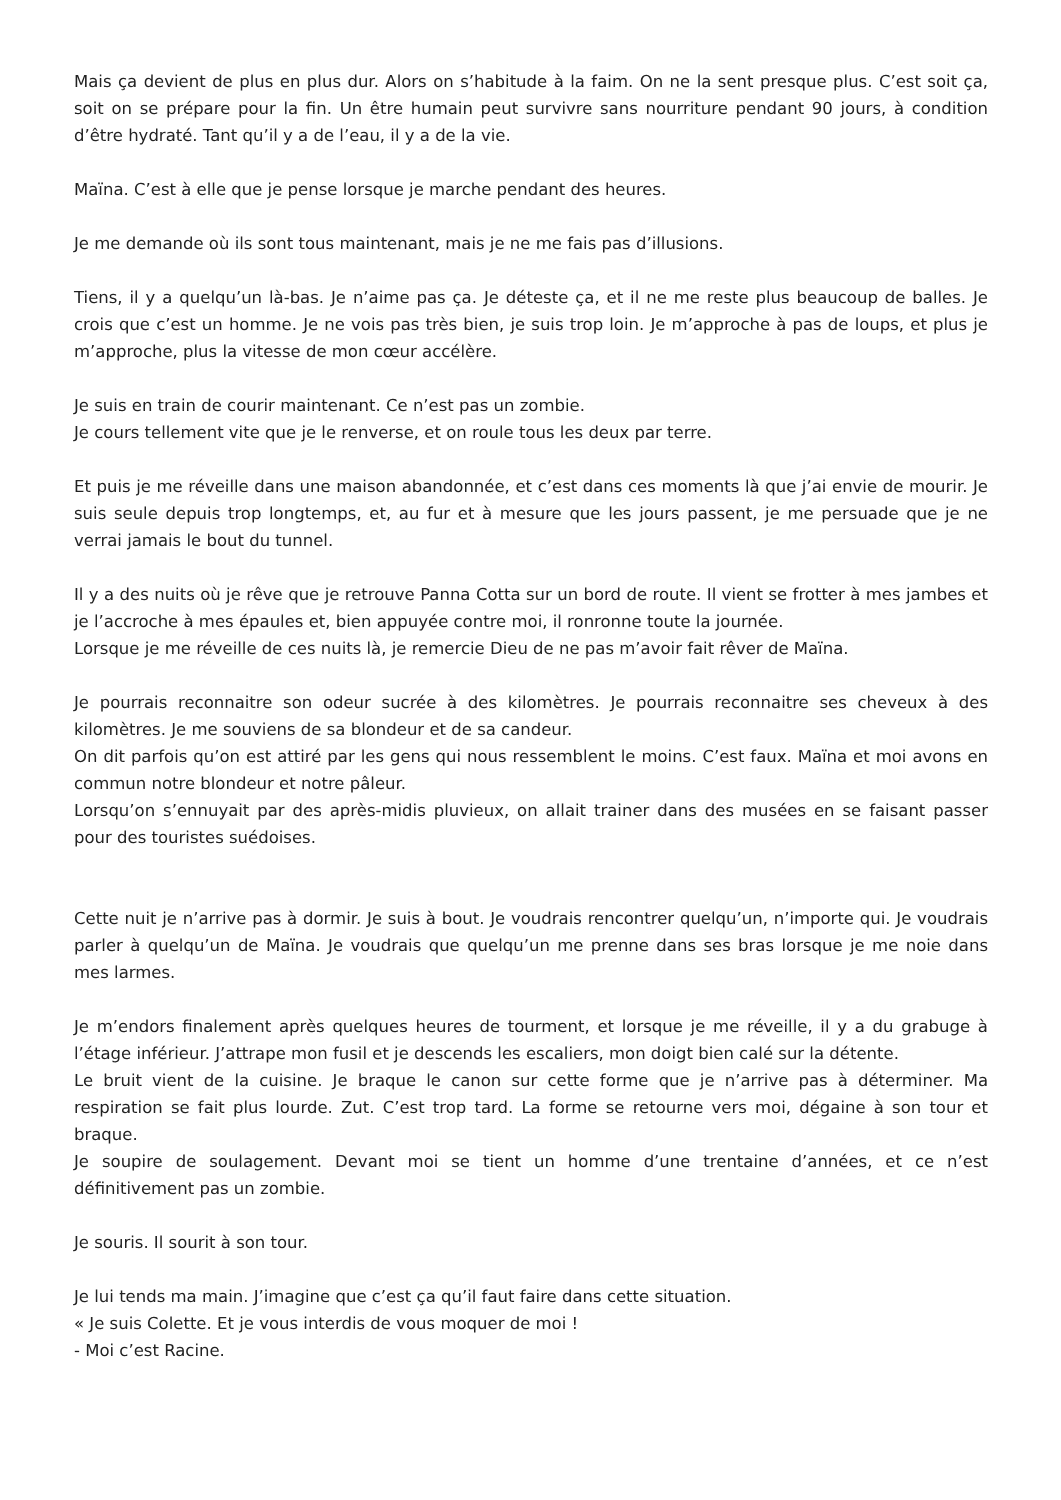Mais ça devient de plus en plus dur. Alors on s’habitude à la faim. On ne la sent presque plus. C’est soit ça, soit on se prépare pour la fin. Un être humain peut survivre sans nourriture pendant 90 jours, à condition d’être hydraté. Tant qu’il y a de l’eau, il y a de la vie.
Maïna. C’est à elle que je pense lorsque je marche pendant des heures.
Je me demande où ils sont tous maintenant, mais je ne me fais pas d’illusions.
Tiens, il y a quelqu’un là-bas. Je n’aime pas ça. Je déteste ça, et il ne me reste plus beaucoup de balles. Je crois que c’est un homme. Je ne vois pas très bien, je suis trop loin. Je m’approche à pas de loups, et plus je m’approche, plus la vitesse de mon cœur accélère.
Je suis en train de courir maintenant. Ce n’est pas un zombie.
Je cours tellement vite que je le renverse, et on roule tous les deux par terre.
Et puis je me réveille dans une maison abandonnée, et c’est dans ces moments là que j’ai envie de mourir. Je suis seule depuis trop longtemps, et, au fur et à mesure que les jours passent, je me persuade que je ne verrai jamais le bout du tunnel.
Il y a des nuits où je rêve que je retrouve Panna Cotta sur un bord de route. Il vient se frotter à mes jambes et je l’accroche à mes épaules et, bien appuyée contre moi, il ronronne toute la journée.
Lorsque je me réveille de ces nuits là, je remercie Dieu de ne pas m’avoir fait rêver de Maïna.
Je pourrais reconnaitre son odeur sucrée à des kilomètres. Je pourrais reconnaitre ses cheveux à des kilomètres. Je me souviens de sa blondeur et de sa candeur.
On dit parfois qu’on est attiré par les gens qui nous ressemblent le moins. C’est faux. Maïna et moi avons en commun notre blondeur et notre pâleur.
Lorsqu’on s’ennuyait par des après-midis pluvieux, on allait trainer dans des musées en se faisant passer pour des touristes suédoises.
Cette nuit je n’arrive pas à dormir. Je suis à bout. Je voudrais rencontrer quelqu’un, n’importe qui. Je voudrais parler à quelqu’un de Maïna. Je voudrais que quelqu’un me prenne dans ses bras lorsque je me noie dans mes larmes.
Je m’endors finalement après quelques heures de tourment, et lorsque je me réveille, il y a du grabuge à l’étage inférieur. J’attrape mon fusil et je descends les escaliers, mon doigt bien calé sur la détente.
Le bruit vient de la cuisine. Je braque le canon sur cette forme que je n’arrive pas à déterminer. Ma respiration se fait plus lourde. Zut. C’est trop tard. La forme se retourne vers moi, dégaine à son tour et braque.
Je soupire de soulagement. Devant moi se tient un homme d’une trentaine d’années, et ce n’est définitivement pas un zombie.
Je souris. Il sourit à son tour.
Je lui tends ma main. J’imagine que c’est ça qu’il faut faire dans cette situation.
« Je suis Colette. Et je vous interdis de vous moquer de moi !
- Moi c’est Racine.